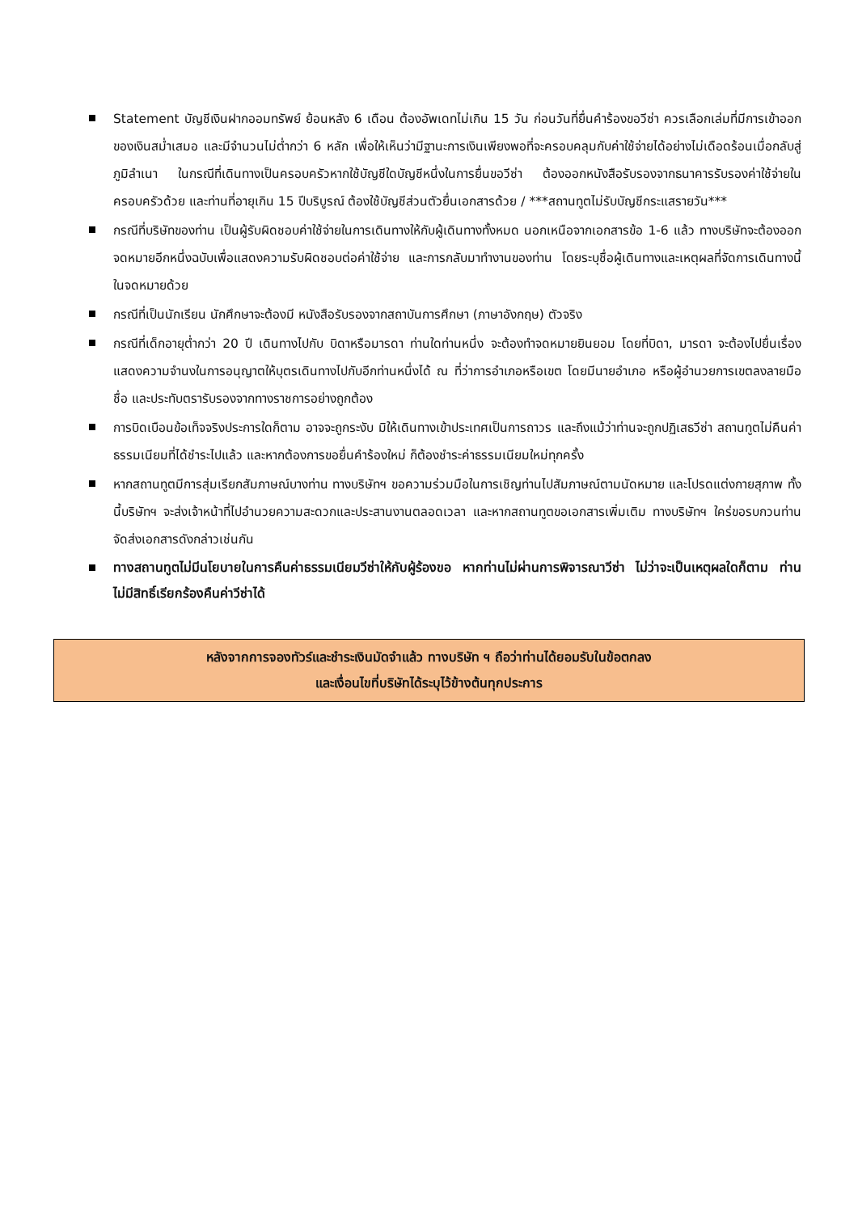Statement บัญชีเงินฝากออมทรัพย์ ย้อนหลัง 6 เดือน ต้องอัพเดทไม่เกิน 15 วัน ก่อนวันที่ยื่นคำร้องขอวีซ่า ควรเลือกเล่มที่มีการเข้าออกของเงินสม่ำเสมอ และมีจำนวนไม่ต่ำกว่า 6 หลัก เพื่อให้เห็นว่ามีฐานะการเงินเพียงพอที่จะครอบคลุมกับค่าใช้จ่ายได้อย่างไม่เดือดร้อนเมื่อกลับสู่ภูมิลำเนา ในกรณีที่เดินทางเป็นครอบครัวหากใช้บัญชีใดบัญชีหนึ่งในการยื่นขอวีซ่า ต้องออกหนังสือรับรองจากธนาคารรับรองค่าใช้จ่ายในครอบครัวด้วย และท่านที่อายุเกิน 15 ปีบริบูรณ์ ต้องใช้บัญชีส่วนตัวยื่นเอกสารด้วย / ***สถานทูตไม่รับบัญชีกระแสรายวัน***
กรณีที่บริษัทของท่าน เป็นผู้รับผิดชอบค่าใช้จ่ายในการเดินทางให้กับผู้เดินทางทั้งหมด นอกเหนือจากเอกสารข้อ 1-6 แล้ว ทางบริษัทจะต้องออกจดหมายอีกหนึ่งฉบับเพื่อแสดงความรับผิดชอบต่อค่าใช้จ่าย และการกลับมาทำงานของท่าน โดยระบุชื่อผู้เดินทางและเหตุผลที่จัดการเดินทางนี้ในจดหมายด้วย
กรณีที่เป็นนักเรียน นักศึกษาจะต้องมี หนังสือรับรองจากสถาบันการศึกษา (ภาษาอังกฤษ) ตัวจริง
กรณีที่เด็กอายุต่ำกว่า 20 ปี เดินทางไปกับ บิดาหรือมารดา ท่านใดท่านหนึ่ง จะต้องทำจดหมายยินยอม โดยที่บิดา, มารดา จะต้องไปยื่นเรื่องแสดงความจำนงในการอนุญาตให้บุตรเดินทางไปกับอีกท่านหนึ่งได้ ณ ที่ว่าการอำเภอหรือเขต โดยมีนายอำเภอ หรือผู้อำนวยการเขตลงลายมือชื่อ และประทับตรารับรองจากทางราชการอย่างถูกต้อง
การบิดเบือนข้อเท็จจริงประการใดก็ตาม อาจจะถูกระงับ มิให้เดินทางเข้าประเทศเป็นการถาวร และถึงแม้ว่าท่านจะถูกปฏิเสธวีซ่า สถานทูตไม่คืนค่าธรรมเนียมที่ได้ชำระไปแล้ว และหากต้องการขอยื่นคำร้องใหม่ ก็ต้องชำระค่าธรรมเนียมใหม่ทุกครั้ง
หากสถานทูตมีการสุ่มเรียกสัมภาษณ์บางท่าน ทางบริษัทฯ ขอความร่วมมือในการเชิญท่านไปสัมภาษณ์ตามนัดหมาย และโปรดแต่งกายสุภาพ ทั้งนี้บริษัทฯ จะส่งเจ้าหน้าที่ไปอำนวยความสะดวกและประสานงานตลอดเวลา และหากสถานทูตขอเอกสารเพิ่มเติม ทางบริษัทฯ ใคร่ขอรบกวนท่านจัดส่งเอกสารดังกล่าวเช่นกัน
ทางสถานทูตไม่มีนโยบายในการคืนค่าธรรมเนียมวีซ่าให้กับผู้ร้องขอ หากท่านไม่ผ่านการพิจารณาวีซ่า ไม่ว่าจะเป็นเหตุผลใดก็ตาม ท่านไม่มีสิทธิ์เรียกร้องคืนค่าวีซ่าได้
หลังจากการจองทัวร์และชำระเงินมัดจำแล้ว ทางบริษัท ฯ ถือว่าท่านได้ยอมรับในข้อตกลง
และเงื่อนไขที่บริษัทได้ระบุไว้ข้างต้นทุกประการ